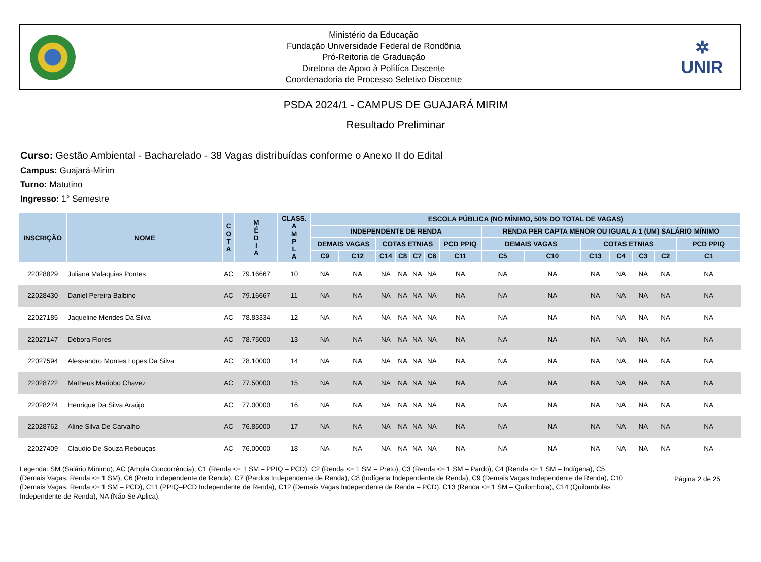Ministério da Educação
Fundação Universidade Federal de Rondônia
Pró-Reitoria de Graduação
Diretoria de Apoio à Polítíca Discente
Coordenadoria de Processo Seletivo Discente
✲
UNIR
PSDA 2024/1 - CAMPUS DE GUAJARÁ MIRIM
Resultado Preliminar
Curso: Gestão Ambiental - Bacharelado - 38 Vagas distribuídas conforme o Anexo II do Edital
Campus: Guajará-Mirim
Turno: Matutino
Ingresso: 1° Semestre
| INSCRIÇÃO | NOME | C O T A | M É D I A | CLASS. A M P L A | ESCOLA PÚBLICA (NO MÍNIMO, 50% DO TOTAL DE VAGAS) | | | | | | | | | | | | | |
| --- | --- | --- | --- | --- | --- | --- | --- | --- | --- | --- | --- | --- | --- | --- | --- | --- | --- | --- |
| | | | | | INDEPENDENTE DE RENDA | | | | | | | RENDA PER CAPTA MENOR OU IGUAL A 1 (UM) SALÁRIO MÍNIMO | | | | | | |
| | | | | | DEMAIS VAGAS | | COTAS ETNIAS | | | | PCD PPIQ | DEMAIS VAGAS | | COTAS ETNIAS | | | | PCD PPIQ |
| | | | | | C9 | C12 | C14 | C8 | C7 | C6 | C11 | C5 | C10 | C13 | C4 | C3 | C2 | C1 |
| 22028829 | Juliana Malaquias Pontes | AC | 79.16667 | 10 | NA | NA | NA | NA | NA | NA | NA | NA | NA | NA | NA | NA | NA | NA |
| 22028430 | Daniel Pereira Balbino | AC | 79.16667 | 11 | NA | NA | NA | NA | NA | NA | NA | NA | NA | NA | NA | NA | NA | NA |
| 22027185 | Jaqueline Mendes Da Silva | AC | 78.83334 | 12 | NA | NA | NA | NA | NA | NA | NA | NA | NA | NA | NA | NA | NA | NA |
| 22027147 | Débora Flores | AC | 78.75000 | 13 | NA | NA | NA | NA | NA | NA | NA | NA | NA | NA | NA | NA | NA | NA |
| 22027594 | Alessandro Montes Lopes Da Silva | AC | 78.10000 | 14 | NA | NA | NA | NA | NA | NA | NA | NA | NA | NA | NA | NA | NA | NA |
| 22028722 | Matheus Mariobo Chavez | AC | 77.50000 | 15 | NA | NA | NA | NA | NA | NA | NA | NA | NA | NA | NA | NA | NA | NA |
| 22028274 | Henrique Da Silva Araújo | AC | 77.00000 | 16 | NA | NA | NA | NA | NA | NA | NA | NA | NA | NA | NA | NA | NA | NA |
| 22028762 | Aline Silva De Carvalho | AC | 76.85000 | 17 | NA | NA | NA | NA | NA | NA | NA | NA | NA | NA | NA | NA | NA | NA |
| 22027409 | Claudio De Souza Rebouças | AC | 76.00000 | 18 | NA | NA | NA | NA | NA | NA | NA | NA | NA | NA | NA | NA | NA | NA |
Legenda: SM (Salário Mínimo), AC (Ampla Concorrência), C1 (Renda <= 1 SM – PPIQ – PCD), C2 (Renda <= 1 SM – Preto), C3 (Renda <= 1 SM – Pardo), C4 (Renda <= 1 SM – Indígena), C5 (Demais Vagas, Renda <= 1 SM), C6 (Preto Independente de Renda), C7 (Pardos Independente de Renda), C8 (Indígena Independente de Renda), C9 (Demais Vagas Independente de Renda), C10 (Demais Vagas, Renda <= 1 SM – PCD), C11 (PPIQ–PCD Independente de Renda), C12 (Demais Vagas Independente de Renda – PCD), C13 (Renda <= 1 SM – Quilombola), C14 (Quilombolas Independente de Renda), NA (Não Se Aplica).
Página 2 de 25